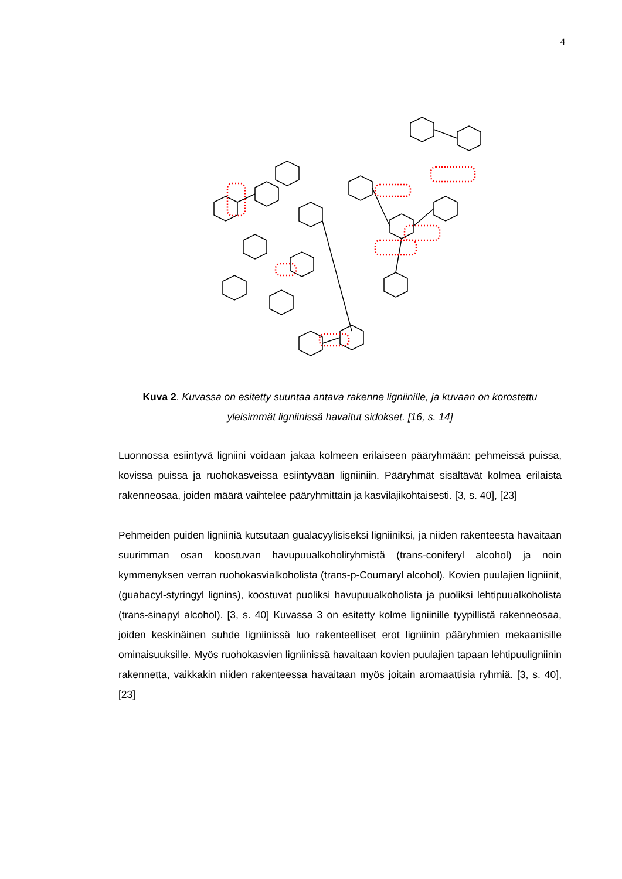4
Kuva 2. Kuvassa on esitetty suuntaa antava rakenne ligniinille, ja kuvaan on korostettu yleisimmät ligniinissä havaitut sidokset. [16, s. 14]
Luonnossa esiintyvä ligniini voidaan jakaa kolmeen erilaiseen pääryhmään: pehmeissä puissa, kovissa puissa ja ruohokasveissa esiintyvään ligniiniin. Pääryhmät sisältävät kolmea erilaista rakenneosaa, joiden määrä vaihtelee pääryhmittäin ja kasvilajikohtaisesti. [3, s. 40], [23]
Pehmeiden puiden ligniiniä kutsutaan gualacyylisiseksi ligniiniksi, ja niiden rakenteesta havaitaan suurimman osan koostuvan havupuualkoholiryhmistä (trans-coniferyl alcohol) ja noin kymmenyksen verran ruohokasvialkoholista (trans-p-Coumaryl alcohol). Kovien puulajien ligniinit, (guabacyl-styringyl lignins), koostuvat puoliksi havupuualkoholista ja puoliksi lehtipuualkoholista (trans-sinapyl alcohol). [3, s. 40] Kuvassa 3 on esitetty kolme ligniinille tyypillistä rakenneosaa, joiden keskinäinen suhde ligniinissä luo rakenteelliset erot ligniinin pääryhmien mekaanisille ominaisuuksille. Myös ruohokasvien ligniinissä havaitaan kovien puulajien tapaan lehtipuuligniinin rakennetta, vaikkakin niiden rakenteessa havaitaan myös joitain aromaattisia ryhmiä. [3, s. 40], [23]